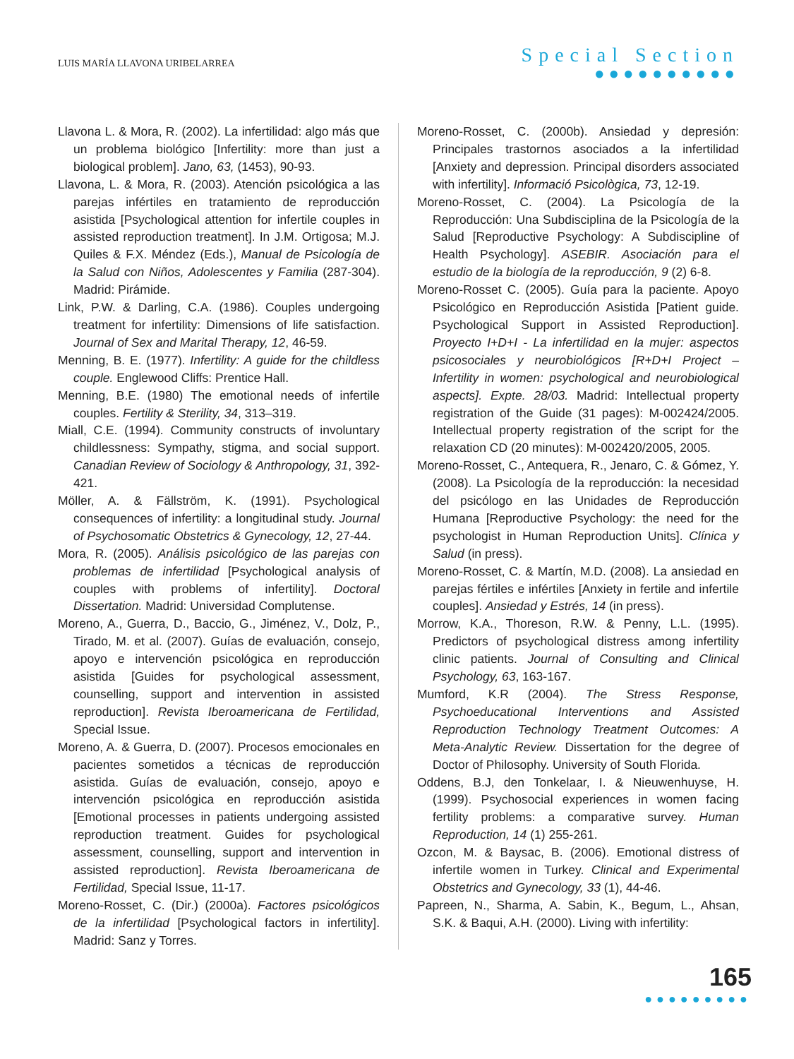LUIS MARÍA LLAVONA URIBELARREA
Special Section
●●●●●●●●●●
Llavona L. & Mora, R. (2002). La infertilidad: algo más que un problema biológico [Infertility: more than just a biological problem]. Jano, 63, (1453), 90-93.
Llavona, L. & Mora, R. (2003). Atención psicológica a las parejas infértiles en tratamiento de reproducción asistida [Psychological attention for infertile couples in assisted reproduction treatment]. In J.M. Ortigosa; M.J. Quiles & F.X. Méndez (Eds.), Manual de Psicología de la Salud con Niños, Adolescentes y Familia (287-304). Madrid: Pirámide.
Link, P.W. & Darling, C.A. (1986). Couples undergoing treatment for infertility: Dimensions of life satisfaction. Journal of Sex and Marital Therapy, 12, 46-59.
Menning, B. E. (1977). Infertility: A guide for the childless couple. Englewood Cliffs: Prentice Hall.
Menning, B.E. (1980) The emotional needs of infertile couples. Fertility & Sterility, 34, 313–319.
Miall, C.E. (1994). Community constructs of involuntary childlessness: Sympathy, stigma, and social support. Canadian Review of Sociology & Anthropology, 31, 392-421.
Möller, A. & Fällström, K. (1991). Psychological consequences of infertility: a longitudinal study. Journal of Psychosomatic Obstetrics & Gynecology, 12, 27-44.
Mora, R. (2005). Análisis psicológico de las parejas con problemas de infertilidad [Psychological analysis of couples with problems of infertility]. Doctoral Dissertation. Madrid: Universidad Complutense.
Moreno, A., Guerra, D., Baccio, G., Jiménez, V., Dolz, P., Tirado, M. et al. (2007). Guías de evaluación, consejo, apoyo e intervención psicológica en reproducción asistida [Guides for psychological assessment, counselling, support and intervention in assisted reproduction]. Revista Iberoamericana de Fertilidad, Special Issue.
Moreno, A. & Guerra, D. (2007). Procesos emocionales en pacientes sometidos a técnicas de reproducción asistida. Guías de evaluación, consejo, apoyo e intervención psicológica en reproducción asistida [Emotional processes in patients undergoing assisted reproduction treatment. Guides for psychological assessment, counselling, support and intervention in assisted reproduction]. Revista Iberoamericana de Fertilidad, Special Issue, 11-17.
Moreno-Rosset, C. (Dir.) (2000a). Factores psicológicos de la infertilidad [Psychological factors in infertility]. Madrid: Sanz y Torres.
Moreno-Rosset, C. (2000b). Ansiedad y depresión: Principales trastornos asociados a la infertilidad [Anxiety and depression. Principal disorders associated with infertility]. Informació Psicològica, 73, 12-19.
Moreno-Rosset, C. (2004). La Psicología de la Reproducción: Una Subdisciplina de la Psicología de la Salud [Reproductive Psychology: A Subdiscipline of Health Psychology]. ASEBIR. Asociación para el estudio de la biología de la reproducción, 9 (2) 6-8.
Moreno-Rosset C. (2005). Guía para la paciente. Apoyo Psicológico en Reproducción Asistida [Patient guide. Psychological Support in Assisted Reproduction]. Proyecto I+D+I - La infertilidad en la mujer: aspectos psicosociales y neurobiológicos [R+D+I Project – Infertility in women: psychological and neurobiological aspects]. Expte. 28/03. Madrid: Intellectual property registration of the Guide (31 pages): M-002424/2005. Intellectual property registration of the script for the relaxation CD (20 minutes): M-002420/2005, 2005.
Moreno-Rosset, C., Antequera, R., Jenaro, C. & Gómez, Y. (2008). La Psicología de la reproducción: la necesidad del psicólogo en las Unidades de Reproducción Humana [Reproductive Psychology: the need for the psychologist in Human Reproduction Units]. Clínica y Salud (in press).
Moreno-Rosset, C. & Martín, M.D. (2008). La ansiedad en parejas fértiles e infértiles [Anxiety in fertile and infertile couples]. Ansiedad y Estrés, 14 (in press).
Morrow, K.A., Thoreson, R.W. & Penny, L.L. (1995). Predictors of psychological distress among infertility clinic patients. Journal of Consulting and Clinical Psychology, 63, 163-167.
Mumford, K.R (2004). The Stress Response, Psychoeducational Interventions and Assisted Reproduction Technology Treatment Outcomes: A Meta-Analytic Review. Dissertation for the degree of Doctor of Philosophy. University of South Florida.
Oddens, B.J, den Tonkelaar, I. & Nieuwenhuyse, H. (1999). Psychosocial experiences in women facing fertility problems: a comparative survey. Human Reproduction, 14 (1) 255-261.
Ozcon, M. & Baysac, B. (2006). Emotional distress of infertile women in Turkey. Clinical and Experimental Obstetrics and Gynecology, 33 (1), 44-46.
Papreen, N., Sharma, A. Sabin, K., Begum, L., Ahsan, S.K. & Baqui, A.H. (2000). Living with infertility:
165
●●●●●●●●●